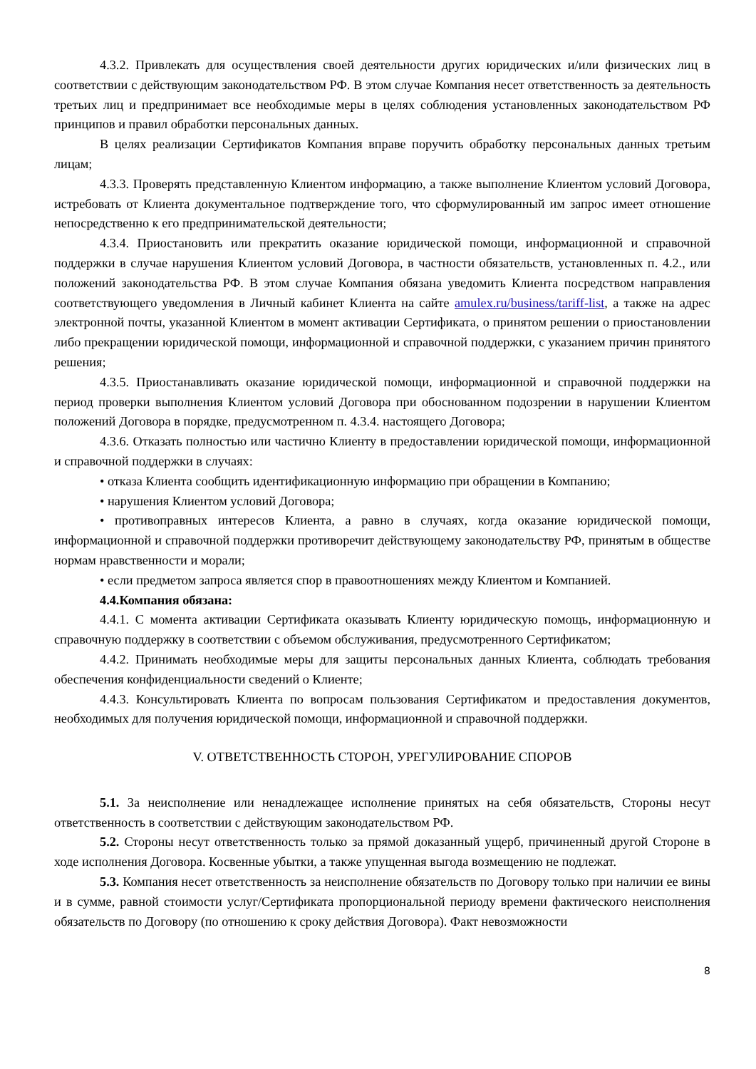4.3.2. Привлекать для осуществления своей деятельности других юридических и/или физических лиц в соответствии с действующим законодательством РФ. В этом случае Компания несет ответственность за деятельность третьих лиц и предпринимает все необходимые меры в целях соблюдения установленных законодательством РФ принципов и правил обработки персональных данных.
В целях реализации Сертификатов Компания вправе поручить обработку персональных данных третьим лицам;
4.3.3. Проверять представленную Клиентом информацию, а также выполнение Клиентом условий Договора, истребовать от Клиента документальное подтверждение того, что сформулированный им запрос имеет отношение непосредственно к его предпринимательской деятельности;
4.3.4. Приостановить или прекратить оказание юридической помощи, информационной и справочной поддержки в случае нарушения Клиентом условий Договора, в частности обязательств, установленных п. 4.2., или положений законодательства РФ. В этом случае Компания обязана уведомить Клиента посредством направления соответствующего уведомления в Личный кабинет Клиента на сайте amulex.ru/business/tariff-list, а также на адрес электронной почты, указанной Клиентом в момент активации Сертификата, о принятом решении о приостановлении либо прекращении юридической помощи, информационной и справочной поддержки, с указанием причин принятого решения;
4.3.5. Приостанавливать оказание юридической помощи, информационной и справочной поддержки на период проверки выполнения Клиентом условий Договора при обоснованном подозрении в нарушении Клиентом положений Договора в порядке, предусмотренном п. 4.3.4. настоящего Договора;
4.3.6. Отказать полностью или частично Клиенту в предоставлении юридической помощи, информационной и справочной поддержки в случаях:
• отказа Клиента сообщить идентификационную информацию при обращении в Компанию;
• нарушения Клиентом условий Договора;
• противоправных интересов Клиента, а равно в случаях, когда оказание юридической помощи, информационной и справочной поддержки противоречит действующему законодательству РФ, принятым в обществе нормам нравственности и морали;
• если предметом запроса является спор в правоотношениях между Клиентом и Компанией.
4.4.Компания обязана:
4.4.1. С момента активации Сертификата оказывать Клиенту юридическую помощь, информационную и справочную поддержку в соответствии с объемом обслуживания, предусмотренного Сертификатом;
4.4.2. Принимать необходимые меры для защиты персональных данных Клиента, соблюдать требования обеспечения конфиденциальности сведений о Клиенте;
4.4.3. Консультировать Клиента по вопросам пользования Сертификатом и предоставления документов, необходимых для получения юридической помощи, информационной и справочной поддержки.
V. ОТВЕТСТВЕННОСТЬ СТОРОН, УРЕГУЛИРОВАНИЕ СПОРОВ
5.1. За неисполнение или ненадлежащее исполнение принятых на себя обязательств, Стороны несут ответственность в соответствии с действующим законодательством РФ.
5.2. Стороны несут ответственность только за прямой доказанный ущерб, причиненный другой Стороне в ходе исполнения Договора. Косвенные убытки, а также упущенная выгода возмещению не подлежат.
5.3. Компания несет ответственность за неисполнение обязательств по Договору только при наличии ее вины и в сумме, равной стоимости услуг/Сертификата пропорциональной периоду времени фактического неисполнения обязательств по Договору (по отношению к сроку действия Договора). Факт невозможности
8